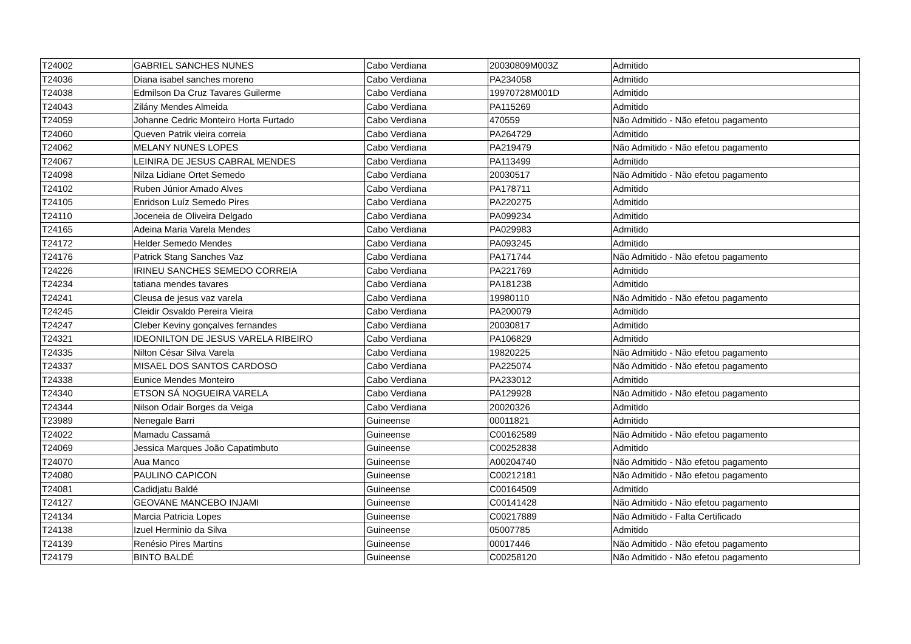| T24002 | GABRIEL SANCHES NUNES | Cabo Verdiana | 20030809M003Z | Admitido |
| T24036 | Diana isabel sanches moreno | Cabo Verdiana | PA234058 | Admitido |
| T24038 | Edmilson Da Cruz Tavares Guilerme | Cabo Verdiana | 19970728M001D | Admitido |
| T24043 | Zilány Mendes Almeida | Cabo Verdiana | PA115269 | Admitido |
| T24059 | Johanne Cedric Monteiro Horta Furtado | Cabo Verdiana | 470559 | Não Admitido - Não efetou pagamento |
| T24060 | Queven Patrik vieira correia | Cabo Verdiana | PA264729 | Admitido |
| T24062 | MELANY NUNES LOPES | Cabo Verdiana | PA219479 | Não Admitido - Não efetou pagamento |
| T24067 | LEINIRA DE JESUS CABRAL MENDES | Cabo Verdiana | PA113499 | Admitido |
| T24098 | Nilza Lidiane Ortet Semedo | Cabo Verdiana | 20030517 | Não Admitido - Não efetou pagamento |
| T24102 | Ruben Júnior Amado Alves | Cabo Verdiana | PA178711 | Admitido |
| T24105 | Enridson Luíz Semedo Pires | Cabo Verdiana | PA220275 | Admitido |
| T24110 | Joceneia de Oliveira Delgado | Cabo Verdiana | PA099234 | Admitido |
| T24165 | Adeina Maria Varela Mendes | Cabo Verdiana | PA029983 | Admitido |
| T24172 | Helder Semedo Mendes | Cabo Verdiana | PA093245 | Admitido |
| T24176 | Patrick Stang Sanches Vaz | Cabo Verdiana | PA171744 | Não Admitido - Não efetou pagamento |
| T24226 | IRINEU SANCHES SEMEDO CORREIA | Cabo Verdiana | PA221769 | Admitido |
| T24234 | tatiana mendes tavares | Cabo Verdiana | PA181238 | Admitido |
| T24241 | Cleusa de jesus vaz varela | Cabo Verdiana | 19980110 | Não Admitido - Não efetou pagamento |
| T24245 | Cleidir Osvaldo Pereira Vieira | Cabo Verdiana | PA200079 | Admitido |
| T24247 | Cleber Keviny gonçalves fernandes | Cabo Verdiana | 20030817 | Admitido |
| T24321 | IDEONILTON DE JESUS VARELA RIBEIRO | Cabo Verdiana | PA106829 | Admitido |
| T24335 | Nilton César Silva Varela | Cabo Verdiana | 19820225 | Não Admitido - Não efetou pagamento |
| T24337 | MISAEL DOS SANTOS CARDOSO | Cabo Verdiana | PA225074 | Não Admitido - Não efetou pagamento |
| T24338 | Eunice Mendes Monteiro | Cabo Verdiana | PA233012 | Admitido |
| T24340 | ETSON SÁ NOGUEIRA VARELA | Cabo Verdiana | PA129928 | Não Admitido - Não efetou pagamento |
| T24344 | Nilson Odair Borges da Veiga | Cabo Verdiana | 20020326 | Admitido |
| T23989 | Nenegale Barri | Guineense | 00011821 | Admitido |
| T24022 | Mamadu Cassamá | Guineense | C00162589 | Não Admitido - Não efetou pagamento |
| T24069 | Jessica Marques João Capatimbuto | Guineense | C00252838 | Admitido |
| T24070 | Aua Manco | Guineense | A00204740 | Não Admitido - Não efetou pagamento |
| T24080 | PAULINO CAPICON | Guineense | C00212181 | Não Admitido - Não efetou pagamento |
| T24081 | Cadidjatu Baldé | Guineense | C00164509 | Admitido |
| T24127 | GEOVANE MANCEBO INJAMI | Guineense | C00141428 | Não Admitido - Não efetou pagamento |
| T24134 | Marcia Patricia Lopes | Guineense | C00217889 | Não Admitido - Falta Certificado |
| T24138 | Izuel Herminio da Silva | Guineense | 05007785 | Admitido |
| T24139 | Renésio Pires Martins | Guineense | 00017446 | Não Admitido - Não efetou pagamento |
| T24179 | BINTO BALDÉ | Guineense | C00258120 | Não Admitido - Não efetou pagamento |